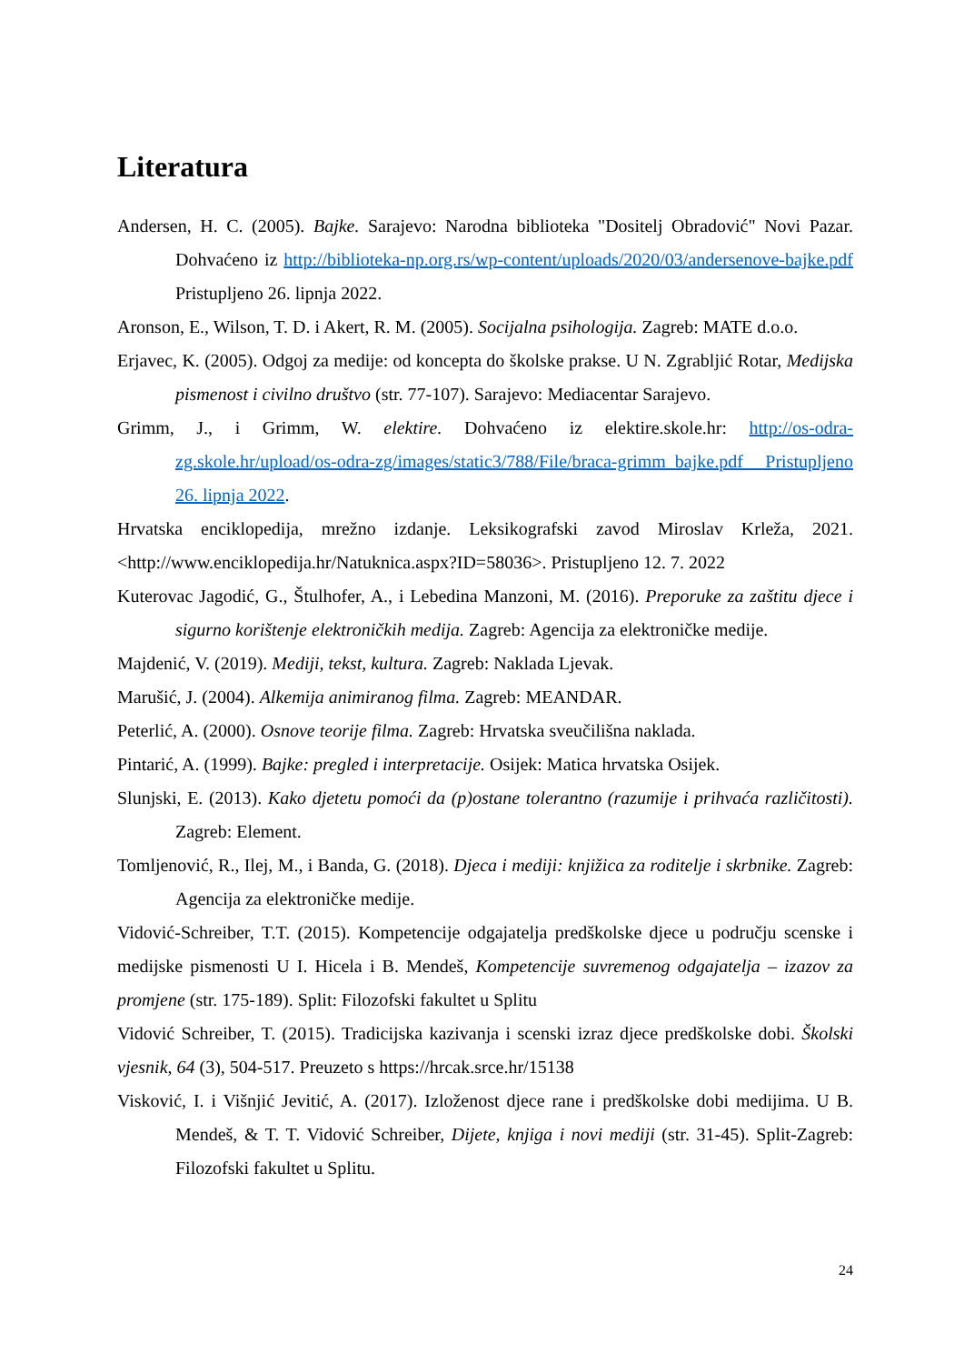Literatura
Andersen, H. C. (2005). Bajke. Sarajevo: Narodna biblioteka "Dositelj Obradović" Novi Pazar. Dohvaćeno iz http://biblioteka-np.org.rs/wp-content/uploads/2020/03/andersenove-bajke.pdf Pristupljeno 26. lipnja 2022.
Aronson, E., Wilson, T. D. i Akert, R. M. (2005). Socijalna psihologija. Zagreb: MATE d.o.o.
Erjavec, K. (2005). Odgoj za medije: od koncepta do školske prakse. U N. Zgrabljić Rotar, Medijska pismenost i civilno društvo (str. 77-107). Sarajevo: Mediacentar Sarajevo.
Grimm, J., i Grimm, W. elektire. Dohvaćeno iz elektire.skole.hr: http://os-odra-zg.skole.hr/upload/os-odra-zg/images/static3/788/File/braca-grimm_bajke.pdf Pristupljeno 26. lipnja 2022.
Hrvatska enciklopedija, mrežno izdanje. Leksikografski zavod Miroslav Krleža, 2021. <http://www.enciklopedija.hr/Natuknica.aspx?ID=58036>. Pristupljeno 12. 7. 2022
Kuterovac Jagodić, G., Štulhofer, A., i Lebedina Manzoni, M. (2016). Preporuke za zaštitu djece i sigurno korištenje elektroničkih medija. Zagreb: Agencija za elektroničke medije.
Majdenić, V. (2019). Mediji, tekst, kultura. Zagreb: Naklada Ljevak.
Marušić, J. (2004). Alkemija animiranog filma. Zagreb: MEANDAR.
Peterlić, A. (2000). Osnove teorije filma. Zagreb: Hrvatska sveučilišna naklada.
Pintarić, A. (1999). Bajke: pregled i interpretacije. Osijek: Matica hrvatska Osijek.
Slunjski, E. (2013). Kako djetetu pomoći da (p)ostane tolerantno (razumije i prihvaća različitosti). Zagreb: Element.
Tomljenović, R., Ilej, M., i Banda, G. (2018). Djeca i mediji: knjižica za roditelje i skrbnike. Zagreb: Agencija za elektroničke medije.
Vidović-Schreiber, T.T. (2015). Kompetencije odgajatelja predškolske djece u području scenske i medijske pismenosti U I. Hicela i B. Mendeš, Kompetencije suvremenog odgajatelja – izazov za promjene (str. 175-189). Split: Filozofski fakultet u Splitu
Vidović Schreiber, T. (2015). Tradicijska kazivanja i scenski izraz djece predškolske dobi. Školski vjesnik, 64 (3), 504-517. Preuzeto s https://hrcak.srce.hr/15138
Visković, I. i Višnjić Jevitić, A. (2017). Izloženost djece rane i predškolske dobi medijima. U B. Mendeš, & T. T. Vidović Schreiber, Dijete, knjiga i novi mediji (str. 31-45). Split-Zagreb: Filozofski fakultet u Splitu.
24